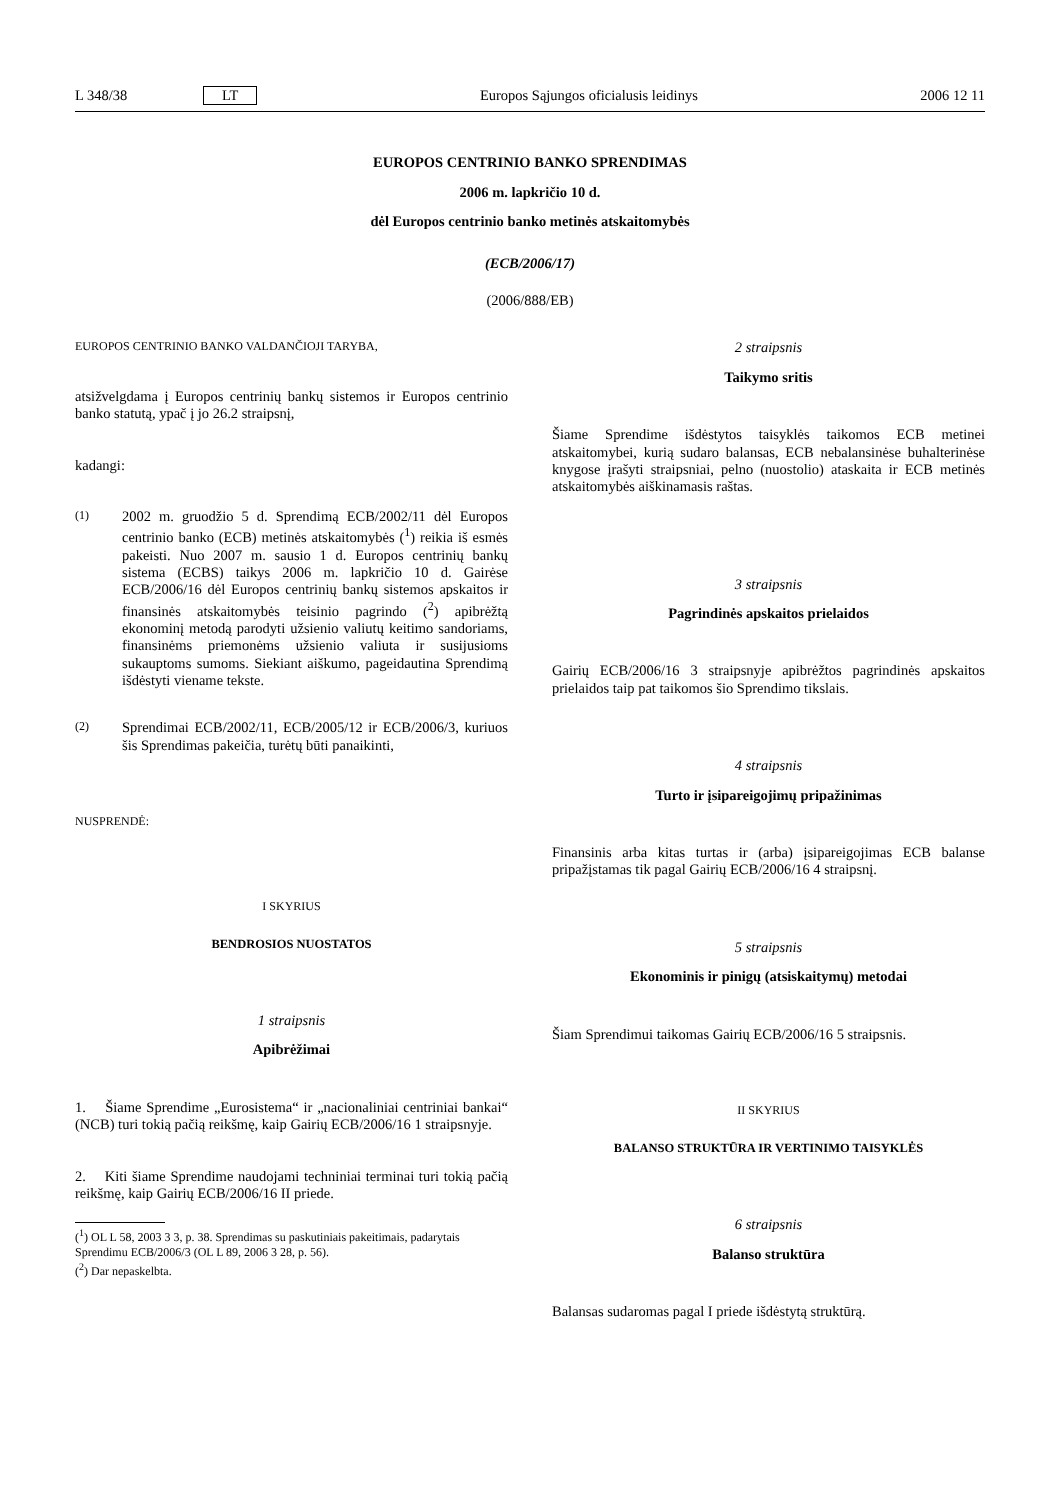L 348/38 LT Europos Sąjungos oficialusis leidinys 2006 12 11
EUROPOS CENTRINIO BANKO SPRENDIMAS
2006 m. lapkričio 10 d.
dėl Europos centrinio banko metinės atskaitomybės
(ECB/2006/17)
(2006/888/EB)
EUROPOS CENTRINIO BANKO VALDANČIOJI TARYBA,
atsižvelgdama į Europos centrinių bankų sistemos ir Europos centrinio banko statutą, ypač į jo 26.2 straipsnį,
kadangi:
(1)
2002 m. gruodžio 5 d. Sprendimą ECB/2002/11 dėl Europos centrinio banko (ECB) metinės atskaitomybės (<sup>1</sup>) reikia iš esmės pakeisti. Nuo 2007 m. sausio 1 d. Europos centrinių bankų sistema (ECBS) taikys 2006 m. lapkričio 10 d. Gairėse ECB/2006/16 dėl Europos centrinių bankų sistemos apskaitos ir finansinės atskaitomybės teisinio pagrindo (<sup>2</sup>) apibrėžtą ekonominį metodą parodyti užsienio valiutų keitimo sandoriams, finansinėms priemonėms užsienio valiuta ir susijusioms sukauptoms sumoms. Siekiant aiškumo, pageidautina Sprendimą išdėstyti viename tekste.
(2)
Sprendimai ECB/2002/11, ECB/2005/12 ir ECB/2006/3, kuriuos šis Sprendimas pakeičia, turėtų būti panaikinti,
NUSPRENDĖ:
I SKYRIUS
BENDROSIOS NUOSTATOS
1 straipsnis
Apibrėžimai
1. Šiame Sprendime „Eurosistema“ ir „nacionaliniai centriniai bankai“ (NCB) turi tokią pačią reikšmę, kaip Gairių ECB/2006/16 1 straipsnyje.
2. Kiti šiame Sprendime naudojami techniniai terminai turi tokią pačią reikšmę, kaip Gairių ECB/2006/16 II priede.
(<sup>1</sup>) OL L 58, 2003 3 3, p. 38. Sprendimas su paskutiniais pakeitimais, padarytais Sprendimu ECB/2006/3 (OL L 89, 2006 3 28, p. 56).
(<sup>2</sup>) Dar nepaskelbta.
2 straipsnis
Taikymo sritis
Šiame Sprendime išdėstytos taisyklės taikomos ECB metinei atskaitomybei, kurią sudaro balansas, ECB nebalansinėse buhalterinėse knygose įrašyti straipsniai, pelno (nuostolio) ataskaita ir ECB metinės atskaitomybės aiškinamasis raštas.
3 straipsnis
Pagrindinės apskaitos prielaidos
Gairių ECB/2006/16 3 straipsnyje apibrėžtos pagrindinės apskaitos prielaidos taip pat taikomos šio Sprendimo tikslais.
4 straipsnis
Turto ir įsipareigojimų pripažinimas
Finansinis arba kitas turtas ir (arba) įsipareigojimas ECB balanse pripažįstamas tik pagal Gairių ECB/2006/16 4 straipsnį.
5 straipsnis
Ekonominis ir pinigų (atsiskaitymų) metodai
Šiam Sprendimui taikomas Gairių ECB/2006/16 5 straipsnis.
II SKYRIUS
BALANSO STRUKTŪRA IR VERTINIMO TAISYKLĖS
6 straipsnis
Balanso struktūra
Balansas sudaromas pagal I priede išdėstytą struktūrą.